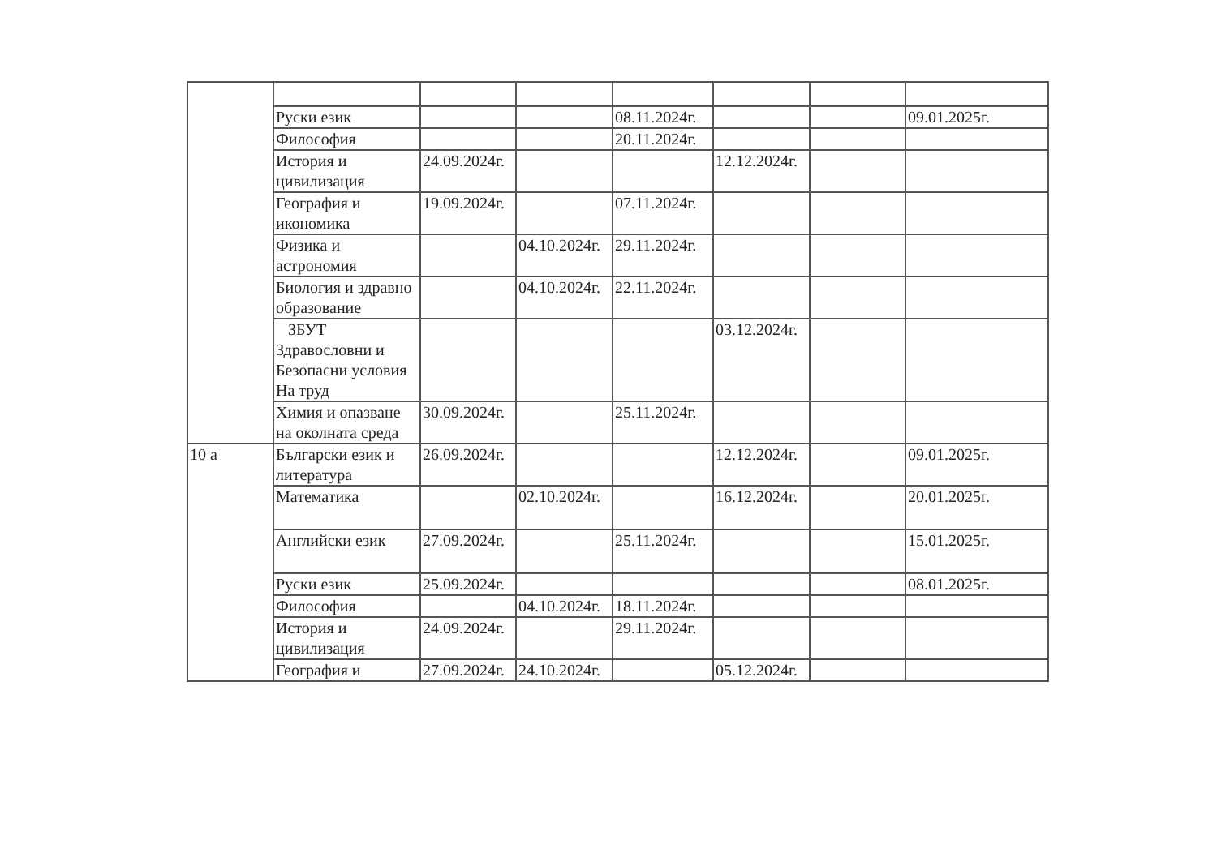| | Руски език | | | 08.11.2024г. | | | 09.01.2025г. |
| | Философия | | | 20.11.2024г. | | | |
| | История и цивилизация | 24.09.2024г. | | | 12.12.2024г. | | |
| | География и икономика | 19.09.2024г. | | 07.11.2024г. | | | |
| | Физика и астрономия | | 04.10.2024г. | 29.11.2024г. | | | |
| | Биология и здравно образование | | 04.10.2024г. | 22.11.2024г. | | | |
| | ЗБУТ Здравословни и Безопасни условия На труд | | | | 03.12.2024г. | | |
| | Химия и опазване на околната среда | 30.09.2024г. | | 25.11.2024г. | | | |
| 10 а | Български език и литература | 26.09.2024г. | | | 12.12.2024г. | | 09.01.2025г. |
| | Математика | | 02.10.2024г. | | 16.12.2024г. | | 20.01.2025г. |
| | Английски език | 27.09.2024г. | | 25.11.2024г. | | | 15.01.2025г. |
| | Руски език | 25.09.2024г. | | | | | 08.01.2025г. |
| | Философия | | 04.10.2024г. | 18.11.2024г. | | | |
| | История и цивилизация | 24.09.2024г. | | 29.11.2024г. | | | |
| | География и | 27.09.2024г. | 24.10.2024г. | | 05.12.2024г. | | |